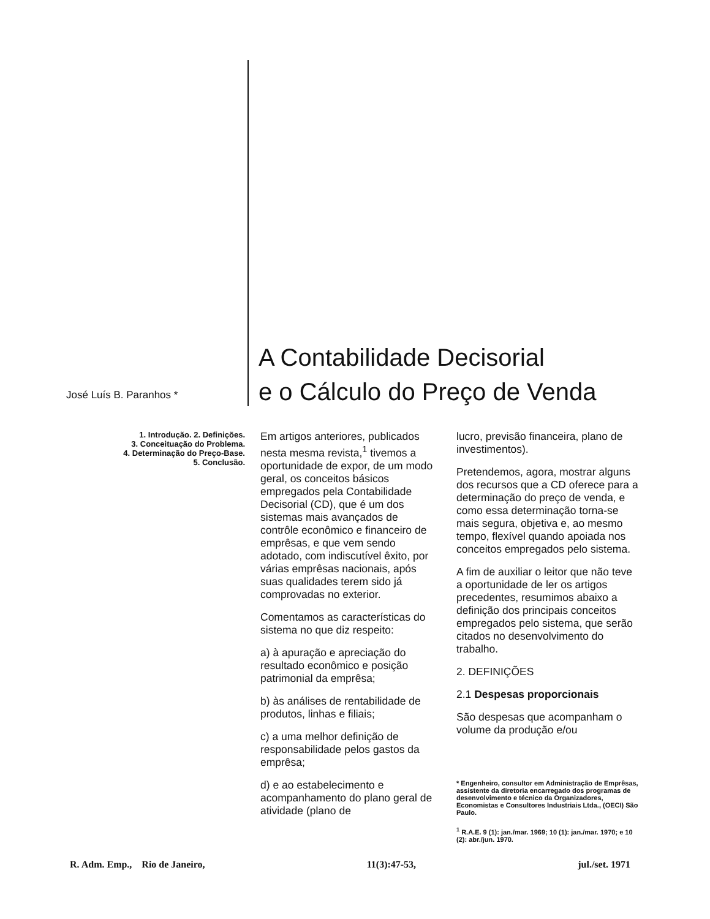José Luís B. Paranhos *
A Contabilidade Decisorial
e o Cálculo do Preço de Venda
1. Introdução. 2. Definições.
3. Conceituação do Problema.
4. Determinação do Preço-Base.
5. Conclusão.
Em artigos anteriores, publicados nesta mesma revista,<sup>1</sup> tivemos a oportunidade de expor, de um modo geral, os conceitos básicos empregados pela Contabilidade Decisorial (CD), que é um dos sistemas mais avançados de contrôle econômico e financeiro de emprêsas, e que vem sendo adotado, com indiscutível êxito, por várias emprêsas nacionais, após suas qualidades terem sido já comprovadas no exterior.
Comentamos as características do sistema no que diz respeito:
a) à apuração e apreciação do resultado econômico e posição patrimonial da emprêsa;
b) às análises de rentabilidade de produtos, linhas e filiais;
c) a uma melhor definição de responsabilidade pelos gastos da emprêsa;
d) e ao estabelecimento e acompanhamento do plano geral de atividade (plano de
lucro, previsão financeira, plano de investimentos).
Pretendemos, agora, mostrar alguns dos recursos que a CD oferece para a determinação do preço de venda, e como essa determinação torna-se mais segura, objetiva e, ao mesmo tempo, flexível quando apoiada nos conceitos empregados pelo sistema.
A fim de auxiliar o leitor que não teve a oportunidade de ler os artigos precedentes, resumimos abaixo a definição dos principais conceitos empregados pelo sistema, que serão citados no desenvolvimento do trabalho.
2. DEFINIÇÕES
2.1 Despesas proporcionais
São despesas que acompanham o volume da produção e/ou
* Engenheiro, consultor em Administração de Emprêsas, assistente da diretoria encarregado dos programas de desenvolvimento e técnico da Organizadores, Economistas e Consultores Industriais Ltda., (OECI) São Paulo.
<sup>1</sup> R.A.E. 9 (1): jan./mar. 1969; 10 (1): jan./mar. 1970; e 10 (2): abr./jun. 1970.
R. Adm. Emp., Rio de Janeiro, 11(3):47-53, jul./set. 1971